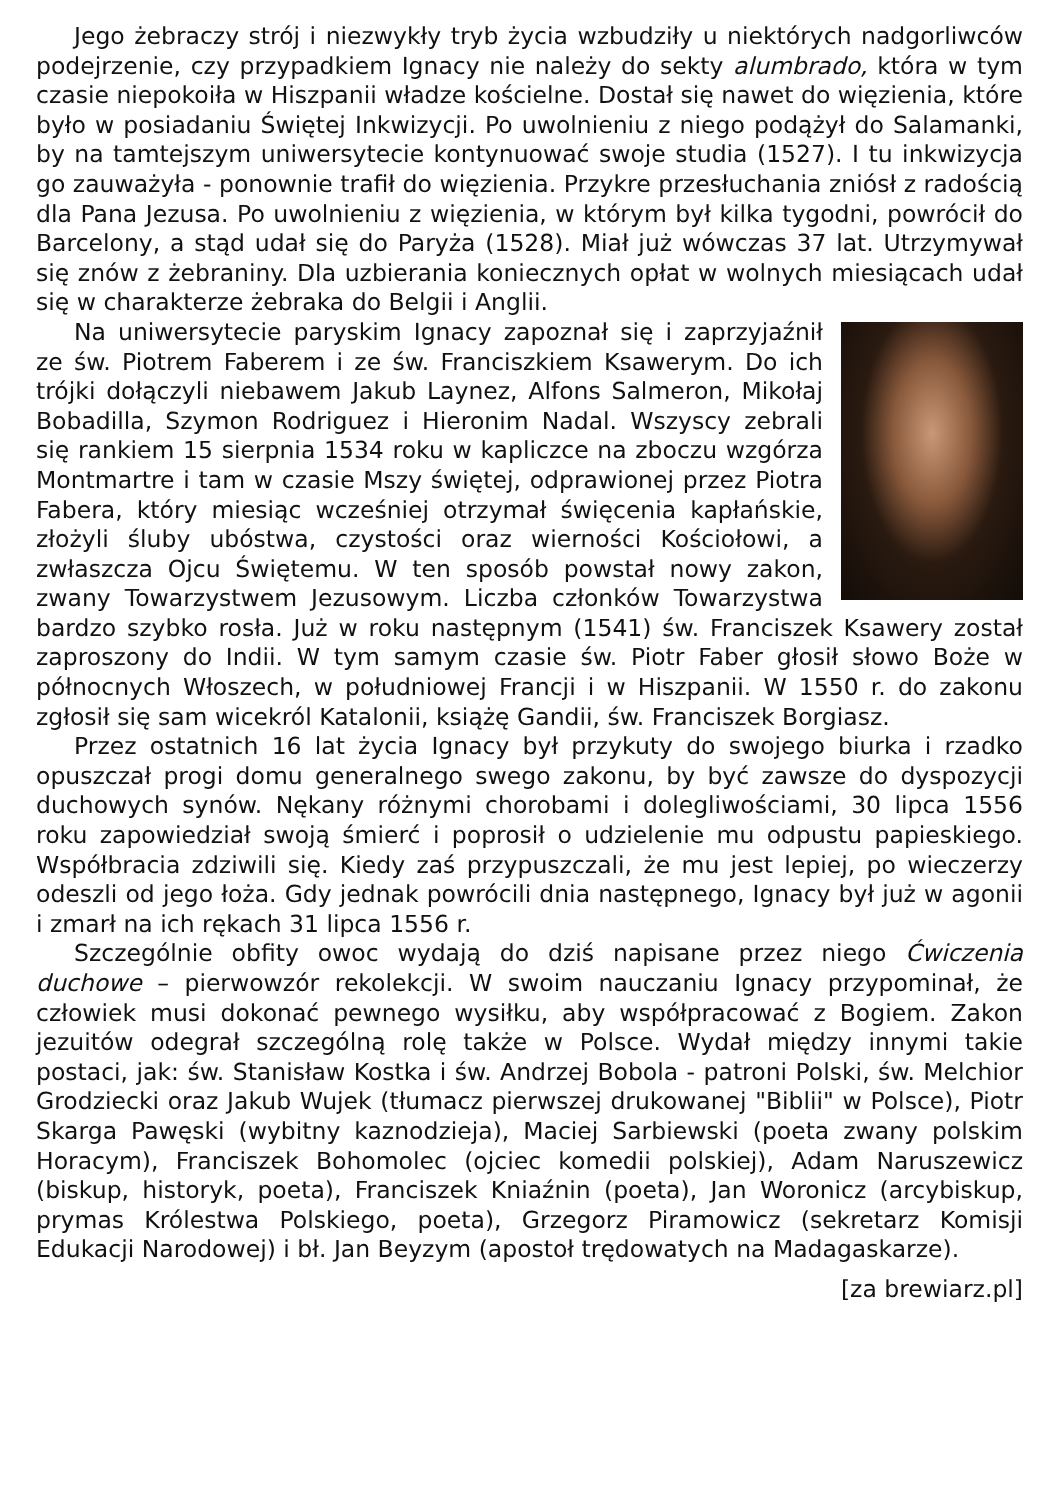Jego żebraczy strój i niezwykły tryb życia wzbudziły u niektórych nadgorliwców podejrzenie, czy przypadkiem Ignacy nie należy do sekty alumbrado, która w tym czasie niepokoiła w Hiszpanii władze kościelne. Dostał się nawet do więzienia, które było w posiadaniu Świętej Inkwizycji. Po uwolnieniu z niego podążył do Salamanki, by na tamtejszym uniwersytecie kontynuować swoje studia (1527). I tu inkwizycja go zauważyła - ponownie trafił do więzienia. Przykre przesłuchania zniósł z radością dla Pana Jezusa. Po uwolnieniu z więzienia, w którym był kilka tygodni, powrócił do Barcelony, a stąd udał się do Paryża (1528). Miał już wówczas 37 lat. Utrzymywał się znów z żebraniny. Dla uzbierania koniecznych opłat w wolnych miesiącach udał się w charakterze żebraka do Belgii i Anglii.
Na uniwersytecie paryskim Ignacy zapoznał się i zaprzyjaźnił ze św. Piotrem Faberem i ze św. Franciszkiem Ksawerym. Do ich trójki dołączyli niebawem Jakub Laynez, Alfons Salmeron, Mikołaj Bobadilla, Szymon Rodriguez i Hieronim Nadal. Wszyscy zebrali się rankiem 15 sierpnia 1534 roku w kapliczce na zboczu wzgórza Montmartre i tam w czasie Mszy świętej, odprawionej przez Piotra Fabera, który miesiąc wcześniej otrzymał święcenia kapłańskie, złożyli śluby ubóstwa, czystości oraz wierności Kościołowi, a zwłaszcza Ojcu Świętemu. W ten sposób powstał nowy zakon, zwany Towarzystwem Jezusowym. Liczba członków Towarzystwa bardzo szybko rosła. Już w roku następnym (1541) św. Franciszek Ksawery został zaproszony do Indii. W tym samym czasie św. Piotr Faber głosił słowo Boże w północnych Włoszech, w południowej Francji i w Hiszpanii. W 1550 r. do zakonu zgłosił się sam wicekról Katalonii, książę Gandii, św. Franciszek Borgiasz.
Przez ostatnich 16 lat życia Ignacy był przykuty do swojego biurka i rzadko opuszczał progi domu generalnego swego zakonu, by być zawsze do dyspozycji duchowych synów. Nękany różnymi chorobami i dolegliwościami, 30 lipca 1556 roku zapowiedział swoją śmierć i poprosił o udzielenie mu odpustu papieskiego. Współbracia zdziwili się. Kiedy zaś przypuszczali, że mu jest lepiej, po wieczerzy odeszli od jego łoża. Gdy jednak powrócili dnia następnego, Ignacy był już w agonii i zmarł na ich rękach 31 lipca 1556 r.
Szczególnie obfity owoc wydają do dziś napisane przez niego Ćwiczenia duchowe – pierwowzór rekolekcji. W swoim nauczaniu Ignacy przypominał, że człowiek musi dokonać pewnego wysiłku, aby współpracować z Bogiem. Zakon jezuitów odegrał szczególną rolę także w Polsce. Wydał między innymi takie postaci, jak: św. Stanisław Kostka i św. Andrzej Bobola - patroni Polski, św. Melchior Grodziecki oraz Jakub Wujek (tłumacz pierwszej drukowanej "Biblii" w Polsce), Piotr Skarga Pawęski (wybitny kaznodzieja), Maciej Sarbiewski (poeta zwany polskim Horacym), Franciszek Bohomolec (ojciec komedii polskiej), Adam Naruszewicz (biskup, historyk, poeta), Franciszek Kniaźnin (poeta), Jan Woronicz (arcybiskup, prymas Królestwa Polskiego, poeta), Grzegorz Piramowicz (sekretarz Komisji Edukacji Narodowej) i bł. Jan Beyzym (apostoł trędowatych na Madagaskarze).
[za brewiarz.pl]